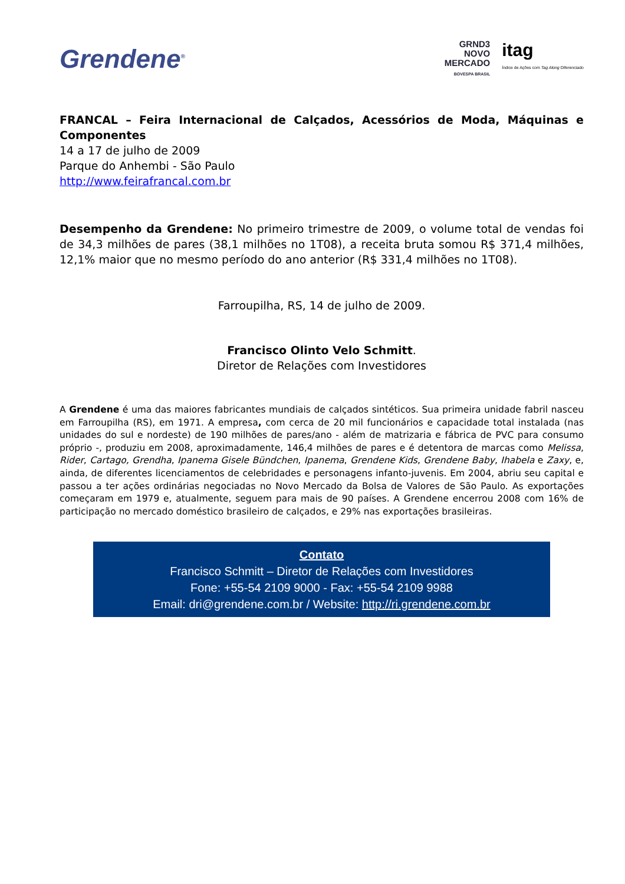Grendene<sup>®</sup>
GRND3
NOVO
MERCADO
BOVESPA BRASIL
itag
Índice de Ações com Tag Along Diferenciado
FRANCAL – Feira Internacional de Calçados, Acessórios de Moda, Máquinas e Componentes
14 a 17 de julho de 2009
Parque do Anhembi - São Paulo
http://www.feirafrancal.com.br
Desempenho da Grendene: No primeiro trimestre de 2009, o volume total de vendas foi de 34,3 milhões de pares (38,1 milhões no 1T08), a receita bruta somou R$ 371,4 milhões, 12,1% maior que no mesmo período do ano anterior (R$ 331,4 milhões no 1T08).
Farroupilha, RS, 14 de julho de 2009.
Francisco Olinto Velo Schmitt.
Diretor de Relações com Investidores
A Grendene é uma das maiores fabricantes mundiais de calçados sintéticos. Sua primeira unidade fabril nasceu em Farroupilha (RS), em 1971. A empresa, com cerca de 20 mil funcionários e capacidade total instalada (nas unidades do sul e nordeste) de 190 milhões de pares/ano - além de matrizaria e fábrica de PVC para consumo próprio -, produziu em 2008, aproximadamente, 146,4 milhões de pares e é detentora de marcas como Melissa, Rider, Cartago, Grendha, Ipanema Gisele Bündchen, Ipanema, Grendene Kids, Grendene Baby, Ihabela e Zaxy, e, ainda, de diferentes licenciamentos de celebridades e personagens infanto-juvenis. Em 2004, abriu seu capital e passou a ter ações ordinárias negociadas no Novo Mercado da Bolsa de Valores de São Paulo. As exportações começaram em 1979 e, atualmente, seguem para mais de 90 países. A Grendene encerrou 2008 com 16% de participação no mercado doméstico brasileiro de calçados, e 29% nas exportações brasileiras.
Contato
Francisco Schmitt – Diretor de Relações com Investidores
Fone: +55-54 2109 9000 - Fax: +55-54 2109 9988
Email: dri@grendene.com.br / Website: http://ri.grendene.com.br